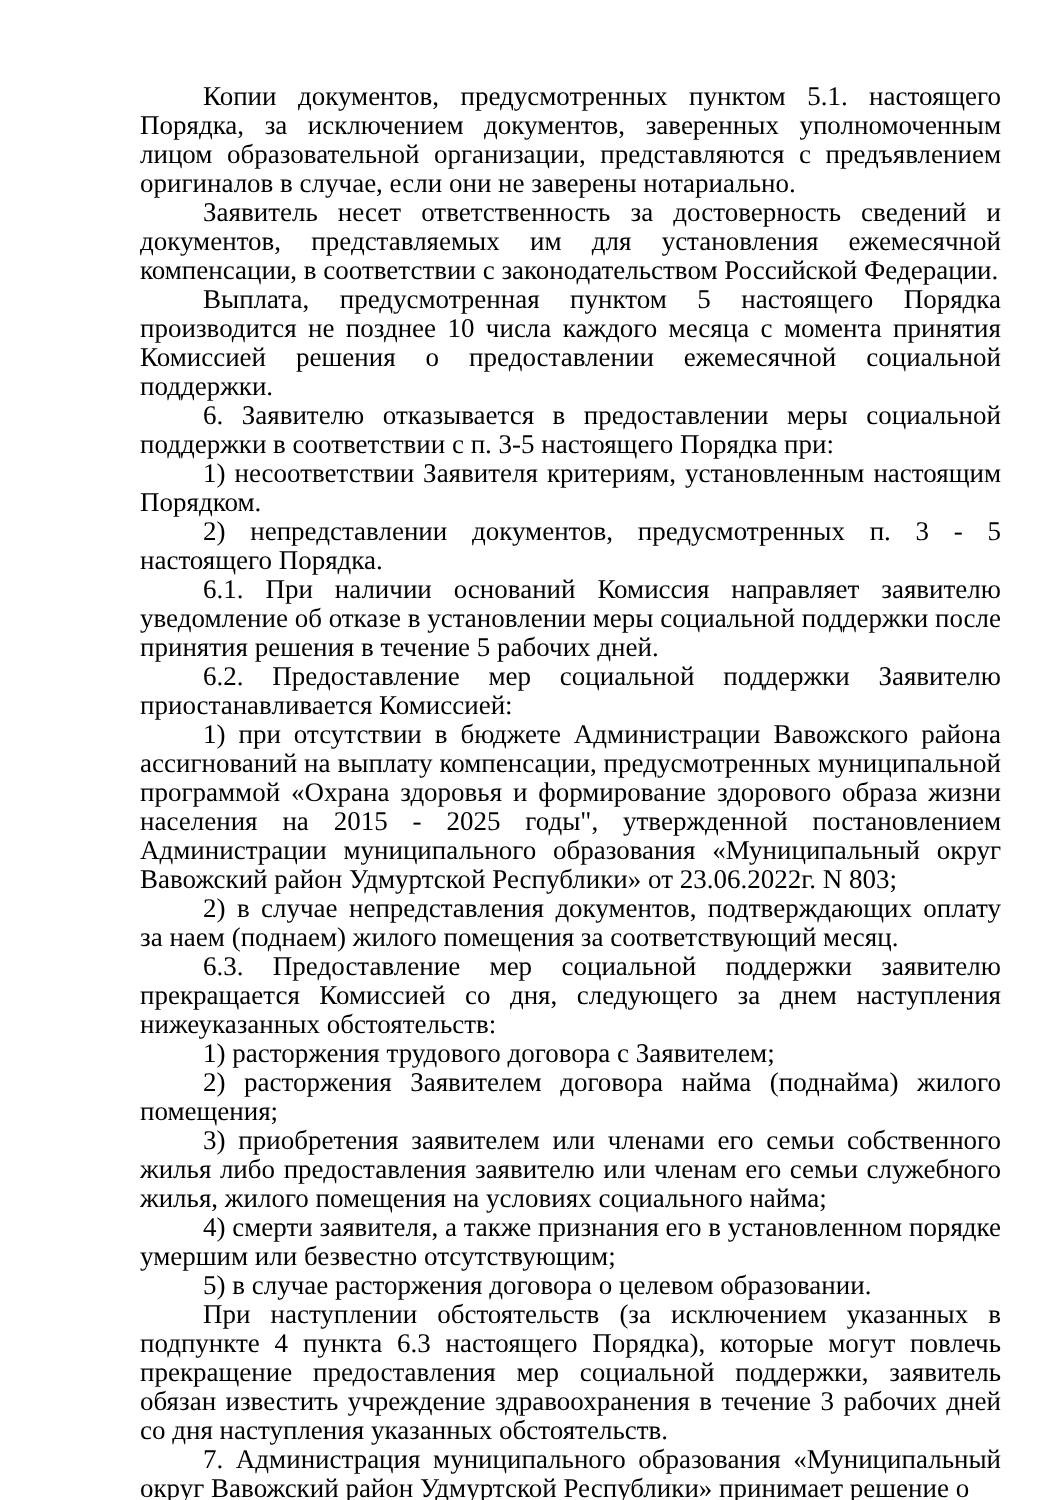Копии документов, предусмотренных пунктом 5.1. настоящего Порядка, за исключением документов, заверенных уполномоченным лицом образовательной организации, представляются с предъявлением оригиналов в случае, если они не заверены нотариально.
Заявитель несет ответственность за достоверность сведений и документов, представляемых им для установления ежемесячной компенсации, в соответствии с законодательством Российской Федерации.
Выплата, предусмотренная пунктом 5 настоящего Порядка производится не позднее 10 числа каждого месяца с момента принятия Комиссией решения о предоставлении ежемесячной социальной поддержки.
6. Заявителю отказывается в предоставлении меры социальной поддержки в соответствии с п. 3-5 настоящего Порядка при:
1) несоответствии Заявителя критериям, установленным настоящим Порядком.
2) непредставлении документов, предусмотренных п. 3 - 5 настоящего Порядка.
6.1. При наличии оснований Комиссия направляет заявителю уведомление об отказе в установлении меры социальной поддержки после принятия решения в течение 5 рабочих дней.
6.2. Предоставление мер социальной поддержки Заявителю приостанавливается Комиссией:
1) при отсутствии в бюджете Администрации Вавожского района ассигнований на выплату компенсации, предусмотренных муниципальной программой «Охрана здоровья и формирование здорового образа жизни населения на 2015 - 2025 годы", утвержденной постановлением Администрации муниципального образования «Муниципальный округ Вавожский район Удмуртской Республики» от 23.06.2022г. N 803;
2) в случае непредставления документов, подтверждающих оплату за наем (поднаем) жилого помещения за соответствующий месяц.
6.3. Предоставление мер социальной поддержки заявителю прекращается Комиссией со дня, следующего за днем наступления нижеуказанных обстоятельств:
1) расторжения трудового договора с Заявителем;
2) расторжения Заявителем договора найма (поднайма) жилого помещения;
3) приобретения заявителем или членами его семьи собственного жилья либо предоставления заявителю или членам его семьи служебного жилья, жилого помещения на условиях социального найма;
4) смерти заявителя, а также признания его в установленном порядке умершим или безвестно отсутствующим;
5) в случае расторжения договора о целевом образовании.
При наступлении обстоятельств (за исключением указанных в подпункте 4 пункта 6.3 настоящего Порядка), которые могут повлечь прекращение предоставления мер социальной поддержки, заявитель обязан известить учреждение здравоохранения в течение 3 рабочих дней со дня наступления указанных обстоятельств.
7. Администрация муниципального образования «Муниципальный округ Вавожский район Удмуртской Республики» принимает решение о